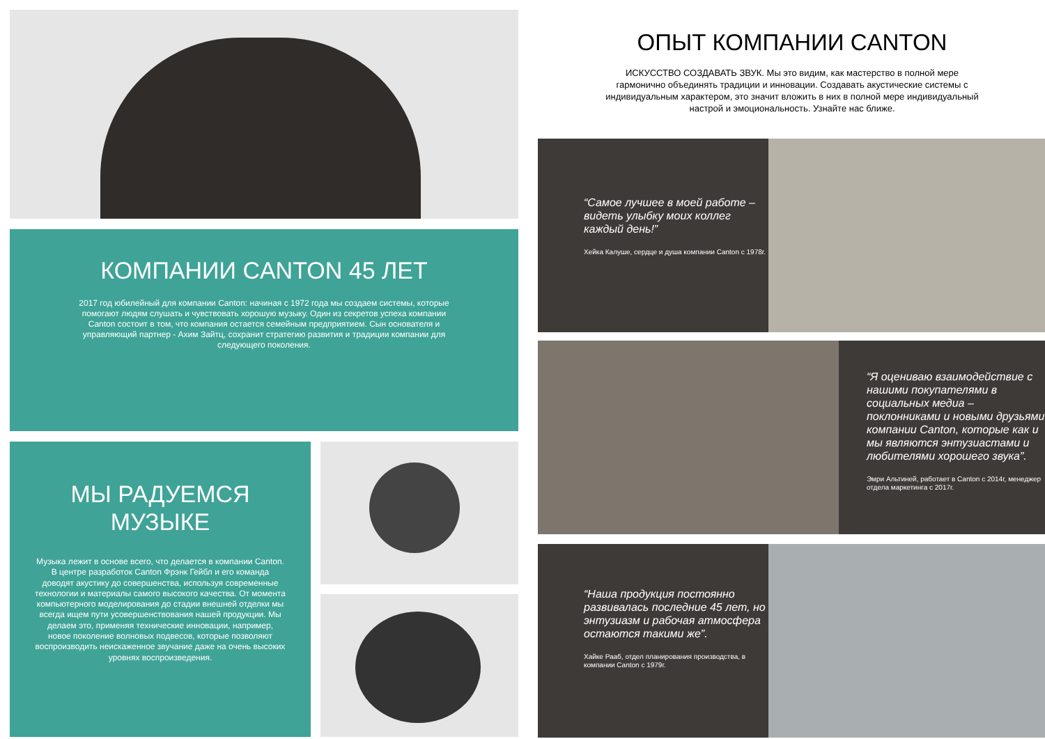КОМПАНИИ CANTON 45 ЛЕТ
2017 год юбилейный для компании Canton: начиная с 1972 года мы создаем системы, которые помогают людям слушать и чувствовать хорошую музыку. Один из секретов успеха компании Canton состоит в том, что компания остается семейным предприятием. Сын основателя и управляющий партнер - Ахим Зайтц, сохранит стратегию развития и традиции компании для следующего поколения.
МЫ РАДУЕМСЯ
МУЗЫКЕ
Музыка лежит в основе всего, что делается в компании Canton. В центре разработок Canton Фрэнк Гейбл и его команда доводят акустику до совершенства, используя современные технологии и материалы самого высокого качества. От момента компьютерного моделирования до стадии внешней отделки мы всегда ищем пути усовершенствования нашей продукции. Мы делаем это, применяя технические инновации, например, новое поколение волновых подвесов, которые позволяют воспроизводить неискаженное звучание даже на очень высоких уровнях воспроизведения.
ОПЫТ КОМПАНИИ CANTON
ИСКУССТВО СОЗДАВАТЬ ЗВУК. Мы это видим, как мастерство в полной мере гармонично объединять традиции и инновации. Создавать акустические системы с индивидуальным характером, это значит вложить в них в полной мере индивидуальный настрой и эмоциональность. Узнайте нас ближе.
“Самое лучшее в моей работе – видеть улыбку моих коллег каждый день!”
Хейка Калуше, сердце и душа компании Canton с 1978г.
“Я оцениваю взаимодействие с нашими покупателями в социальных медиа – поклонниками и новыми друзьями компании Canton, которые как и мы являются энтузиастами и любителями хорошего звука”.
Эмри Альтиней, работает в Canton с 2014г, менеджер отдела маркетинга с 2017г.
“Наша продукция постоянно развивалась последние 45 лет, но энтузиазм и рабочая атмосфера остаются такими же”.
Хайке Рааб, отдел планирования производства, в компании Canton с 1979г.